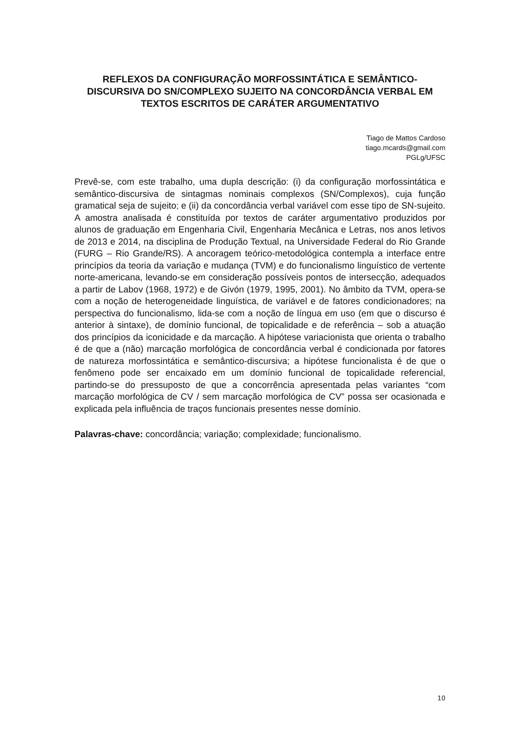REFLEXOS DA CONFIGURAÇÃO MORFOSSINTÁTICA E SEMÂNTICO-DISCURSIVA DO SN/COMPLEXO SUJEITO NA CONCORDÂNCIA VERBAL EM TEXTOS ESCRITOS DE CARÁTER ARGUMENTATIVO
Tiago de Mattos Cardoso
tiago.mcards@gmail.com
PGLg/UFSC
Prevê-se, com este trabalho, uma dupla descrição: (i) da configuração morfossintática e semântico-discursiva de sintagmas nominais complexos (SN/Complexos), cuja função gramatical seja de sujeito; e (ii) da concordância verbal variável com esse tipo de SN-sujeito. A amostra analisada é constituída por textos de caráter argumentativo produzidos por alunos de graduação em Engenharia Civil, Engenharia Mecânica e Letras, nos anos letivos de 2013 e 2014, na disciplina de Produção Textual, na Universidade Federal do Rio Grande (FURG – Rio Grande/RS). A ancoragem teórico-metodológica contempla a interface entre princípios da teoria da variação e mudança (TVM) e do funcionalismo linguístico de vertente norte-americana, levando-se em consideração possíveis pontos de intersecção, adequados a partir de Labov (1968, 1972) e de Givón (1979, 1995, 2001). No âmbito da TVM, opera-se com a noção de heterogeneidade linguística, de variável e de fatores condicionadores; na perspectiva do funcionalismo, lida-se com a noção de língua em uso (em que o discurso é anterior à sintaxe), de domínio funcional, de topicalidade e de referência – sob a atuação dos princípios da iconicidade e da marcação. A hipótese variacionista que orienta o trabalho é de que a (não) marcação morfológica de concordância verbal é condicionada por fatores de natureza morfossintática e semântico-discursiva; a hipótese funcionalista é de que o fenômeno pode ser encaixado em um domínio funcional de topicalidade referencial, partindo-se do pressuposto de que a concorrência apresentada pelas variantes “com marcação morfológica de CV / sem marcação morfológica de CV” possa ser ocasionada e explicada pela influência de traços funcionais presentes nesse domínio.
Palavras-chave: concordância; variação; complexidade; funcionalismo.
10